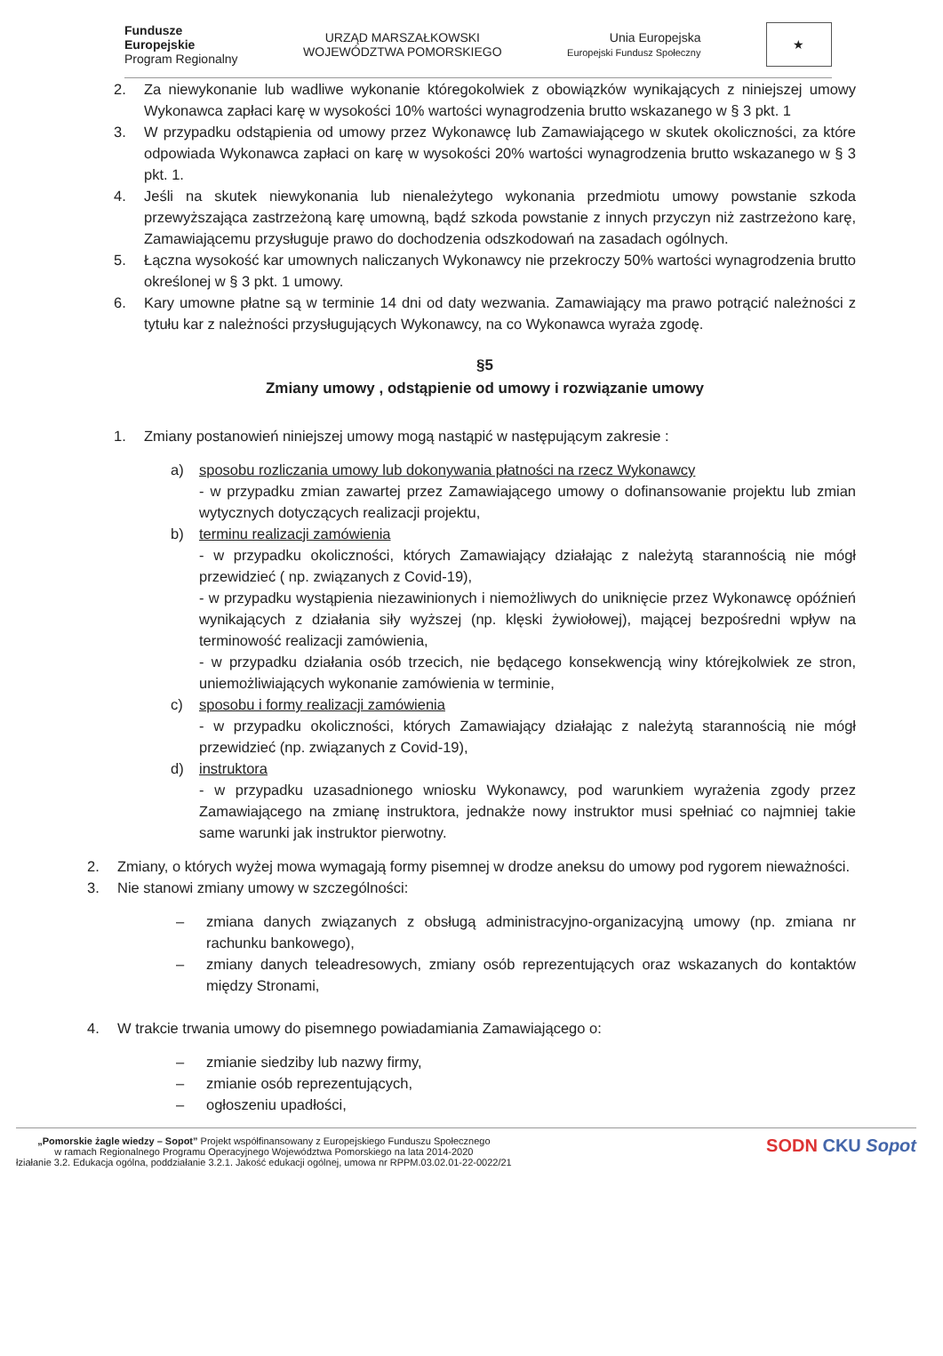Fundusze
Europejskie
Program Regionalny
URZĄD MARSZAŁKOWSKI
WOJEWÓDZTWA POMORSKIEGO
Unia Europejska
Europejski Fundusz Społeczny
★
2. Za niewykonanie lub wadliwe wykonanie któregokolwiek z obowiązków wynikających z niniejszej umowy Wykonawca zapłaci karę w wysokości 10% wartości wynagrodzenia brutto wskazanego w § 3 pkt. 1
3. W przypadku odstąpienia od umowy przez Wykonawcę lub Zamawiającego w skutek okoliczności, za które odpowiada Wykonawca zapłaci on karę w wysokości 20% wartości wynagrodzenia brutto wskazanego w § 3 pkt. 1.
4. Jeśli na skutek niewykonania lub nienależytego wykonania przedmiotu umowy powstanie szkoda przewyższająca zastrzeżoną karę umowną, bądź szkoda powstanie z innych przyczyn niż zastrzeżono karę, Zamawiającemu przysługuje prawo do dochodzenia odszkodowań na zasadach ogólnych.
5. Łączna wysokość kar umownych naliczanych Wykonawcy nie przekroczy 50% wartości wynagrodzenia brutto określonej w § 3 pkt. 1 umowy.
6. Kary umowne płatne są w terminie 14 dni od daty wezwania. Zamawiający ma prawo potrącić należności z tytułu kar z należności przysługujących Wykonawcy, na co Wykonawca wyraża zgodę.
§5
Zmiany umowy , odstąpienie od umowy i rozwiązanie umowy
1. Zmiany postanowień niniejszej umowy mogą nastąpić w następującym zakresie :
a) sposobu rozliczania umowy lub dokonywania płatności na rzecz Wykonawcy
- w przypadku zmian zawartej przez Zamawiającego umowy o dofinansowanie projektu lub zmian wytycznych dotyczących realizacji projektu,
b) terminu realizacji zamówienia
- w przypadku okoliczności, których Zamawiający działając z należytą starannością nie mógł przewidzieć ( np. związanych z Covid-19),
- w przypadku wystąpienia niezawinionych i niemożliwych do uniknięcie przez Wykonawcę opóźnień wynikających z działania siły wyższej (np. klęski żywiołowej), mającej bezpośredni wpływ na terminowość realizacji zamówienia,
- w przypadku działania osób trzecich, nie będącego konsekwencją winy którejkolwiek ze stron, uniemożliwiających wykonanie zamówienia w terminie,
c) sposobu i formy realizacji zamówienia
- w przypadku okoliczności, których Zamawiający działając z należytą starannością nie mógł przewidzieć (np. związanych z Covid-19),
d) instruktora
- w przypadku uzasadnionego wniosku Wykonawcy, pod warunkiem wyrażenia zgody przez Zamawiającego na zmianę instruktora, jednakże nowy instruktor musi spełniać co najmniej takie same warunki jak instruktor pierwotny.
2. Zmiany, o których wyżej mowa wymagają formy pisemnej w drodze aneksu do umowy pod rygorem nieważności.
3. Nie stanowi zmiany umowy w szczególności:
– zmiana danych związanych z obsługą administracyjno-organizacyjną umowy (np. zmiana nr rachunku bankowego),
– zmiany danych teleadresowych, zmiany osób reprezentujących oraz wskazanych do kontaktów między Stronami,
4. W trakcie trwania umowy do pisemnego powiadamiania Zamawiającego o:
– zmianie siedziby lub nazwy firmy,
– zmianie osób reprezentujących,
– ogłoszeniu upadłości,
„Pomorskie żagle wiedzy – Sopot” Projekt współfinansowany z Europejskiego Funduszu Społecznego
w ramach Regionalnego Programu Operacyjnego Województwa Pomorskiego na lata 2014-2020
łziałanie 3.2. Edukacja ogólna, poddziałanie 3.2.1. Jakość edukacji ogólnej, umowa nr RPPM.03.02.01-22-0022/21
SODN CKU Sopot